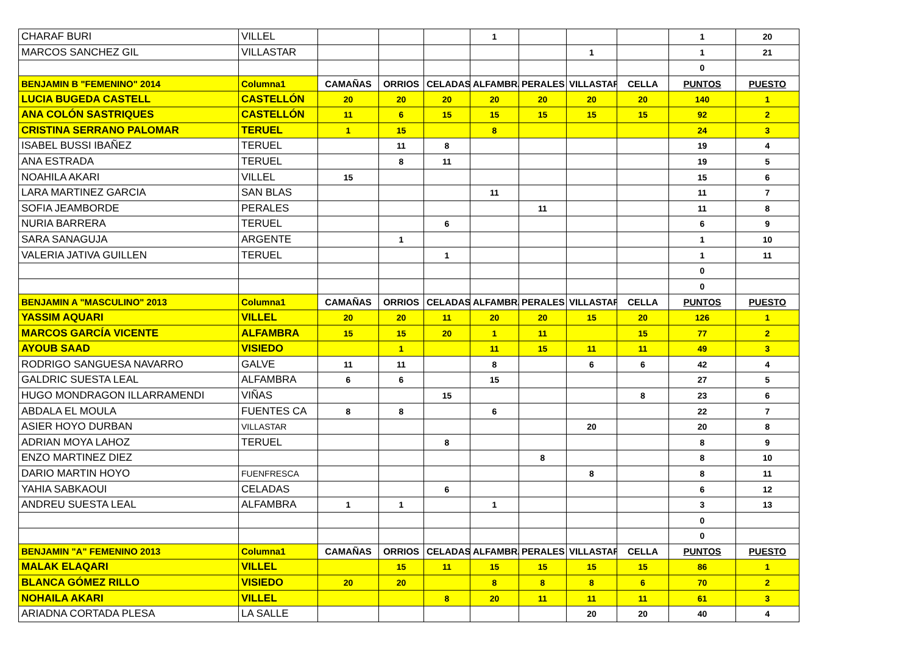| CHARAF BURI | VILLEL | | | | 1 | | | | 1 | 20 |
| MARCOS SANCHEZ GIL | VILLASTAR | | | | | | 1 | | 1 | 21 |
| | | | | | | | | | 0 | |
| BENJAMIN B "FEMENINO" 2014 | Columna1 | CAMAÑAS | ORRIOS | CELADAS | ALFAMBRA | PERALES | VILLASTAR | CELLA | PUNTOS | PUESTO |
| LUCIA BUGEDA CASTELL | CASTELLÓN | 20 | 20 | 20 | 20 | 20 | 20 | 20 | 140 | 1 |
| ANA COLÓN SASTRIQUES | CASTELLÓN | 11 | 6 | 15 | 15 | 15 | 15 | 15 | 92 | 2 |
| CRISTINA SERRANO PALOMAR | TERUEL | 1 | 15 | | 8 | | | | 24 | 3 |
| ISABEL BUSSI IBAÑEZ | TERUEL | | 11 | 8 | | | | | 19 | 4 |
| ANA ESTRADA | TERUEL | | 8 | 11 | | | | | 19 | 5 |
| NOAHILA AKARI | VILLEL | 15 | | | | | | | 15 | 6 |
| LARA MARTINEZ GARCIA | SAN BLAS | | | | 11 | | | | 11 | 7 |
| SOFIA JEAMBORDE | PERALES | | | | | 11 | | | 11 | 8 |
| NURIA BARRERA | TERUEL | | | 6 | | | | | 6 | 9 |
| SARA SANAGUJA | ARGENTE | | 1 | | | | | | 1 | 10 |
| VALERIA JATIVA GUILLEN | TERUEL | | | 1 | | | | | 1 | 11 |
| | | | | | | | | | 0 | |
| | | | | | | | | | 0 | |
| BENJAMIN A "MASCULINO" 2013 | Columna1 | CAMAÑAS | ORRIOS | CELADAS | ALFAMBRA | PERALES | VILLASTAR | CELLA | PUNTOS | PUESTO |
| YASSIM AQUARI | VILLEL | 20 | 20 | 11 | 20 | 20 | 15 | 20 | 126 | 1 |
| MARCOS GARCÍA VICENTE | ALFAMBRA | 15 | 15 | 20 | 1 | 11 | | 15 | 77 | 2 |
| AYOUB SAAD | VISIEDO | | 1 | | 11 | 15 | 11 | 11 | 49 | 3 |
| RODRIGO SANGUESA NAVARRO | GALVE | 11 | 11 | | 8 | | 6 | 6 | 42 | 4 |
| GALDRIC SUESTA LEAL | ALFAMBRA | 6 | 6 | | 15 | | | | 27 | 5 |
| HUGO MONDRAGON ILLARRAMENDI | VIÑAS | | | 15 | | | | 8 | 23 | 6 |
| ABDALA EL MOULA | FUENTES CA | 8 | 8 | | 6 | | | | 22 | 7 |
| ASIER HOYO DURBAN | VILLASTAR | | | | | | 20 | | 20 | 8 |
| ADRIAN MOYA LAHOZ | TERUEL | | | 8 | | | | | 8 | 9 |
| ENZO MARTINEZ DIEZ | | | | | | 8 | | | 8 | 10 |
| DARIO MARTIN HOYO | FUENFRESCA | | | | | | 8 | | 8 | 11 |
| YAHIA SABKAOUI | CELADAS | | | 6 | | | | | 6 | 12 |
| ANDREU SUESTA LEAL | ALFAMBRA | 1 | 1 | | 1 | | | | 3 | 13 |
| | | | | | | | | | 0 | |
| | | | | | | | | | 0 | |
| BENJAMIN "A" FEMENINO 2013 | Columna1 | CAMAÑAS | ORRIOS | CELADAS | ALFAMBRA | PERALES | VILLASTAR | CELLA | PUNTOS | PUESTO |
| MALAK ELAQARI | VILLEL | | 15 | 11 | 15 | 15 | 15 | 15 | 86 | 1 |
| BLANCA GÓMEZ RILLO | VISIEDO | 20 | 20 | | 8 | 8 | 8 | 6 | 70 | 2 |
| NOHAILA AKARI | VILLEL | | | 8 | 20 | 11 | 11 | 11 | 61 | 3 |
| ARIADNA CORTADA PLESA | LA SALLE | | | | | | 20 | 20 | 40 | 4 |